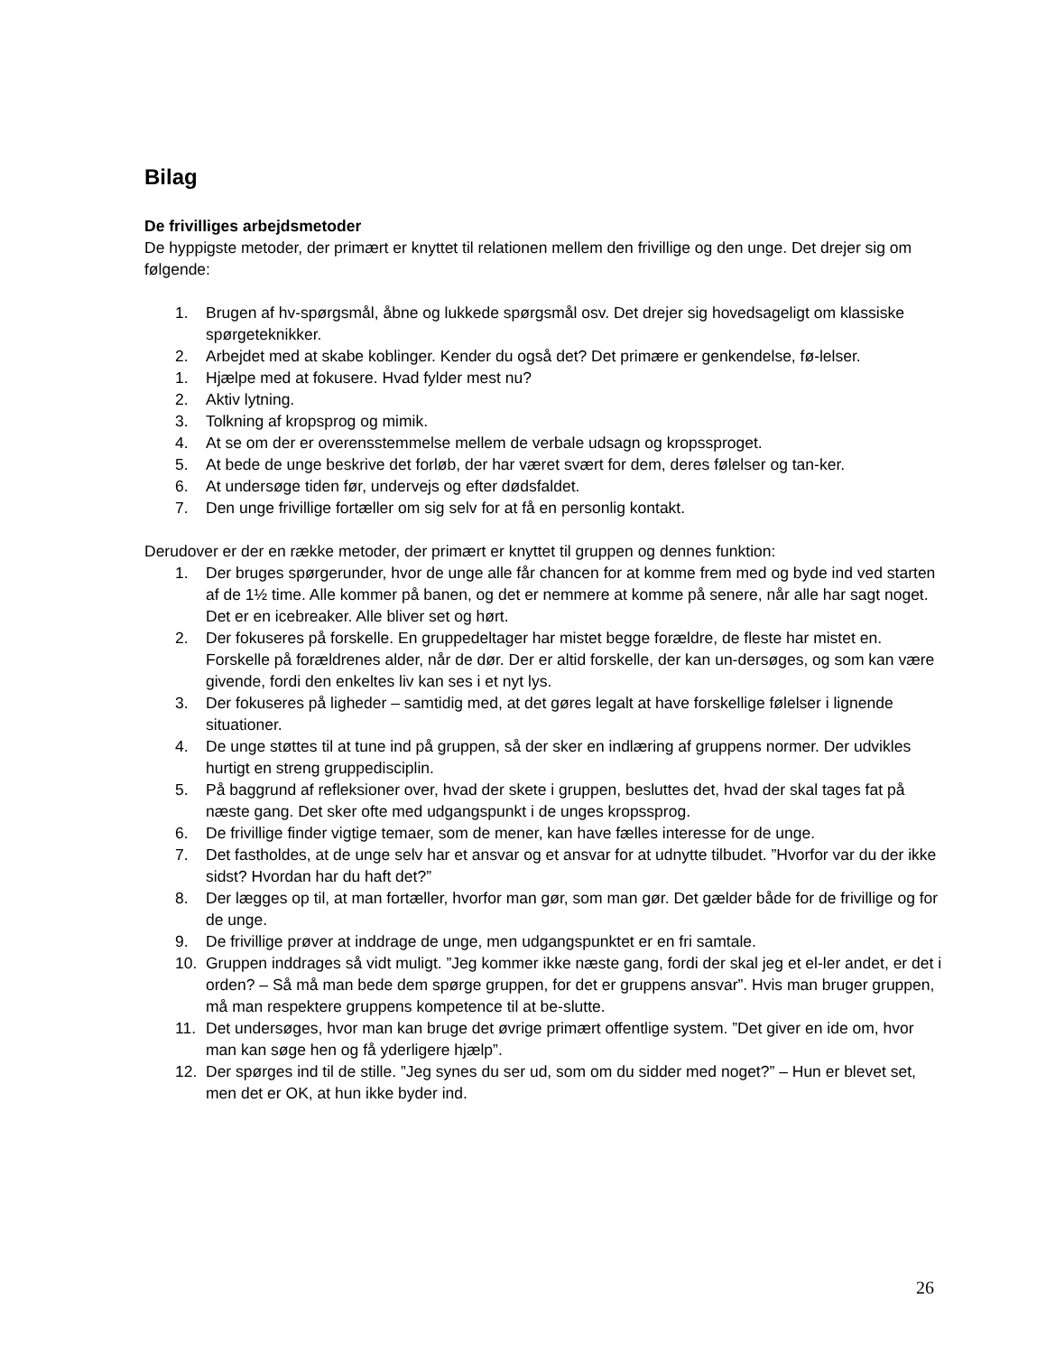Bilag
De frivilliges arbejdsmetoder
De hyppigste metoder, der primært er knyttet til relationen mellem den frivillige og den unge. Det drejer sig om følgende:
1. Brugen af hv-spørgsmål, åbne og lukkede spørgsmål osv. Det drejer sig hovedsageligt om klassiske spørgeteknikker.
2. Arbejdet med at skabe koblinger. Kender du også det? Det primære er genkendelse, fø-lelser.
1. Hjælpe med at fokusere. Hvad fylder mest nu?
2. Aktiv lytning.
3. Tolkning af kropsprog og mimik.
4. At se om der er overensstemmelse mellem de verbale udsagn og kropssproget.
5. At bede de unge beskrive det forløb, der har været svært for dem, deres følelser og tan-ker.
6. At undersøge tiden før, undervejs og efter dødsfaldet.
7. Den unge frivillige fortæller om sig selv for at få en personlig kontakt.
Derudover er der en række metoder, der primært er knyttet til gruppen og dennes funktion:
1. Der bruges spørgerunder, hvor de unge alle får chancen for at komme frem med og byde ind ved starten af de 1½ time. Alle kommer på banen, og det er nemmere at komme på senere, når alle har sagt noget. Det er en icebreaker. Alle bliver set og hørt.
2. Der fokuseres på forskelle. En gruppedeltager har mistet begge forældre, de fleste har mistet en. Forskelle på forældrenes alder, når de dør. Der er altid forskelle, der kan un-dersøges, og som kan være givende, fordi den enkeltes liv kan ses i et nyt lys.
3. Der fokuseres på ligheder – samtidig med, at det gøres legalt at have forskellige følelser i lignende situationer.
4. De unge støttes til at tune ind på gruppen, så der sker en indlæring af gruppens normer. Der udvikles hurtigt en streng gruppedisciplin.
5. På baggrund af refleksioner over, hvad der skete i gruppen, besluttes det, hvad der skal tages fat på næste gang. Det sker ofte med udgangspunkt i de unges kropssprog.
6. De frivillige finder vigtige temaer, som de mener, kan have fælles interesse for de unge.
7. Det fastholdes, at de unge selv har et ansvar og et ansvar for at udnytte tilbudet. ”Hvorfor var du der ikke sidst? Hvordan har du haft det?”
8. Der lægges op til, at man fortæller, hvorfor man gør, som man gør. Det gælder både for de frivillige og for de unge.
9. De frivillige prøver at inddrage de unge, men udgangspunktet er en fri samtale.
10. Gruppen inddrages så vidt muligt. ”Jeg kommer ikke næste gang, fordi der skal jeg et el-ler andet, er det i orden? – Så må man bede dem spørge gruppen, for det er gruppens ansvar”. Hvis man bruger gruppen, må man respektere gruppens kompetence til at be-slutte.
11. Det undersøges, hvor man kan bruge det øvrige primært offentlige system. ”Det giver en ide om, hvor man kan søge hen og få yderligere hjælp”.
12. Der spørges ind til de stille. ”Jeg synes du ser ud, som om du sidder med noget?” – Hun er blevet set, men det er OK, at hun ikke byder ind.
26